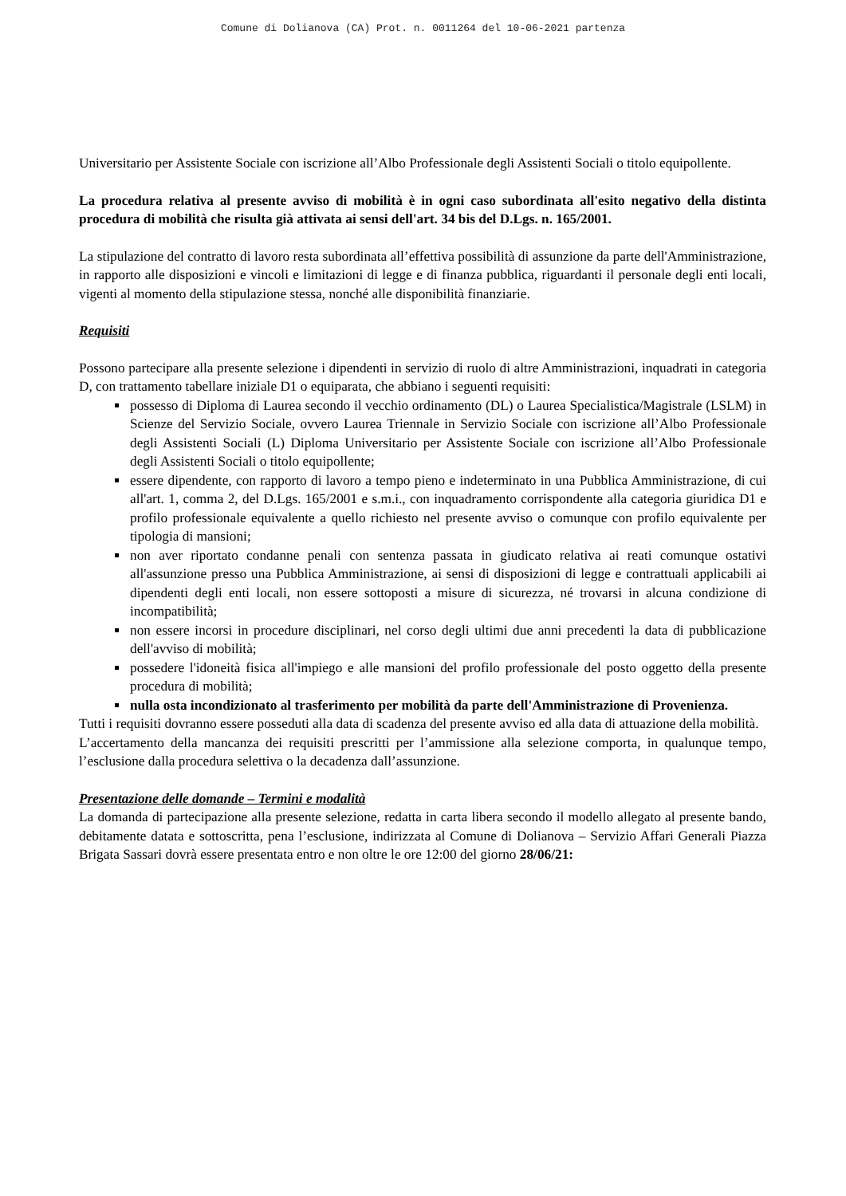Comune di Dolianova (CA) Prot. n. 0011264 del 10-06-2021 partenza
Universitario per Assistente Sociale con iscrizione all’Albo Professionale degli Assistenti Sociali o titolo equipollente.
La procedura relativa al presente avviso di mobilità è in ogni caso subordinata all'esito negativo della distinta procedura di mobilità che risulta già attivata ai sensi dell'art. 34 bis del D.Lgs. n. 165/2001.
La stipulazione del contratto di lavoro resta subordinata all’effettiva possibilità di assunzione da parte dell'Amministrazione, in rapporto alle disposizioni e vincoli e limitazioni di legge e di finanza pubblica, riguardanti il personale degli enti locali, vigenti al momento della stipulazione stessa, nonché alle disponibilità finanziarie.
Requisiti
Possono partecipare alla presente selezione i dipendenti in servizio di ruolo di altre Amministrazioni, inquadrati in categoria D, con trattamento tabellare iniziale D1 o equiparata, che abbiano i seguenti requisiti:
possesso di Diploma di Laurea secondo il vecchio ordinamento (DL) o Laurea Specialistica/Magistrale (LSLM) in Scienze del Servizio Sociale, ovvero Laurea Triennale in Servizio Sociale con iscrizione all’Albo Professionale degli Assistenti Sociali (L) Diploma Universitario per Assistente Sociale con iscrizione all’Albo Professionale degli Assistenti Sociali o titolo equipollente;
essere dipendente, con rapporto di lavoro a tempo pieno e indeterminato in una Pubblica Amministrazione, di cui all'art. 1, comma 2, del D.Lgs. 165/2001 e s.m.i., con inquadramento corrispondente alla categoria giuridica D1 e profilo professionale equivalente a quello richiesto nel presente avviso o comunque con profilo equivalente per tipologia di mansioni;
non aver riportato condanne penali con sentenza passata in giudicato relativa ai reati comunque ostativi all'assunzione presso una Pubblica Amministrazione, ai sensi di disposizioni di legge e contrattuali applicabili ai dipendenti degli enti locali, non essere sottoposti a misure di sicurezza, né trovarsi in alcuna condizione di incompatibilità;
non essere incorsi in procedure disciplinari, nel corso degli ultimi due anni precedenti la data di pubblicazione dell'avviso di mobilità;
possedere l'idoneità fisica all'impiego e alle mansioni del profilo professionale del posto oggetto della presente procedura di mobilità;
nulla osta incondizionato al trasferimento per mobilità da parte dell'Amministrazione di Provenienza.
Tutti i requisiti dovranno essere posseduti alla data di scadenza del presente avviso ed alla data di attuazione della mobilità.
L’accertamento della mancanza dei requisiti prescritti per l’ammissione alla selezione comporta, in qualunque tempo, l’esclusione dalla procedura selettiva o la decadenza dall’assunzione.
Presentazione delle domande – Termini e modalità
La domanda di partecipazione alla presente selezione, redatta in carta libera secondo il modello allegato al presente bando, debitamente datata e sottoscritta, pena l’esclusione, indirizzata al Comune di Dolianova – Servizio Affari Generali Piazza Brigata Sassari dovrà essere presentata entro e non oltre le ore 12:00 del giorno 28/06/21: